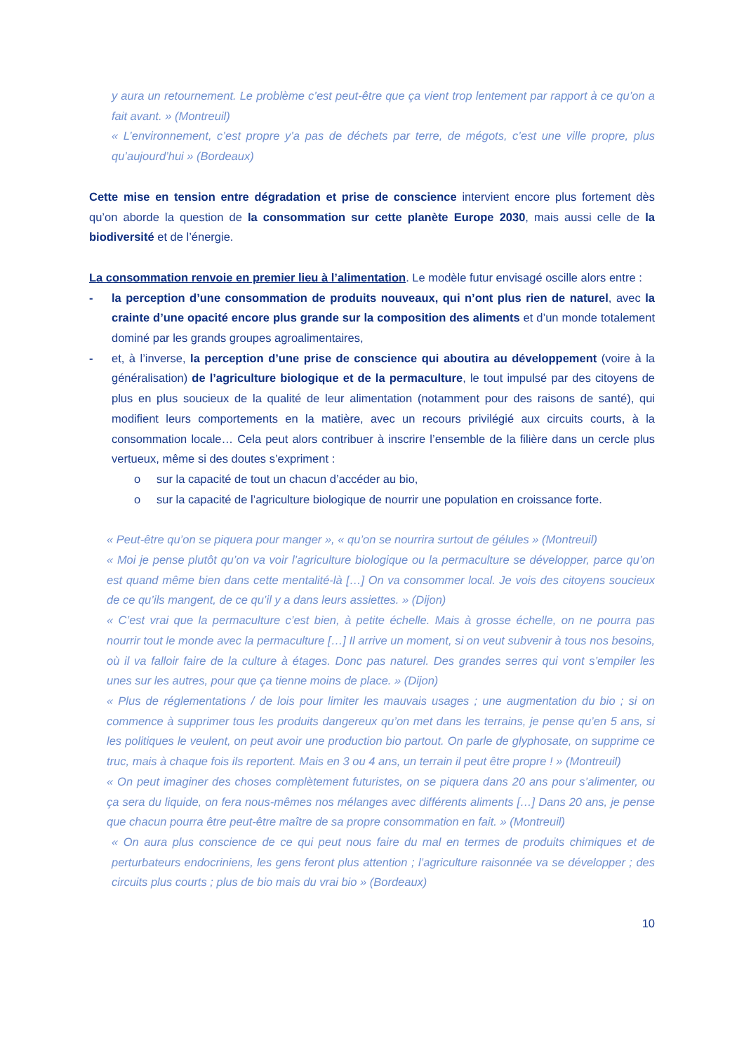y aura un retournement. Le problème c’est peut-être que ça vient trop lentement par rapport à ce qu’on a fait avant. » (Montreuil)
« L’environnement, c’est propre y’a pas de déchets par terre, de mégots, c’est une ville propre, plus qu’aujourd’hui » (Bordeaux)
Cette mise en tension entre dégradation et prise de conscience intervient encore plus fortement dès qu’on aborde la question de la consommation sur cette planète Europe 2030, mais aussi celle de la biodiversité et de l’énergie.
La consommation renvoie en premier lieu à l’alimentation. Le modèle futur envisagé oscille alors entre :
- la perception d’une consommation de produits nouveaux, qui n’ont plus rien de naturel, avec la crainte d’une opacité encore plus grande sur la composition des aliments et d’un monde totalement dominé par les grands groupes agroalimentaires,
- et, à l’inverse, la perception d’une prise de conscience qui aboutira au développement (voire à la généralisation) de l’agriculture biologique et de la permaculture, le tout impulsé par des citoyens de plus en plus soucieux de la qualité de leur alimentation (notamment pour des raisons de santé), qui modifient leurs comportements en la matière, avec un recours privilégié aux circuits courts, à la consommation locale… Cela peut alors contribuer à inscrire l’ensemble de la filière dans un cercle plus vertueux, même si des doutes s’expriment :
o sur la capacité de tout un chacun d’accéder au bio,
o sur la capacité de l’agriculture biologique de nourrir une population en croissance forte.
« Peut-être qu’on se piquera pour manger », « qu’on se nourrira surtout de gélules » (Montreuil)
« Moi je pense plutôt qu’on va voir l’agriculture biologique ou la permaculture se développer, parce qu’on est quand même bien dans cette mentalité-là […] On va consommer local. Je vois des citoyens soucieux de ce qu’ils mangent, de ce qu’il y a dans leurs assiettes. » (Dijon)
« C’est vrai que la permaculture c’est bien, à petite échelle. Mais à grosse échelle, on ne pourra pas nourrir tout le monde avec la permaculture […] Il arrive un moment, si on veut subvenir à tous nos besoins, où il va falloir faire de la culture à étages. Donc pas naturel. Des grandes serres qui vont s’empiler les unes sur les autres, pour que ça tienne moins de place. » (Dijon)
« Plus de réglementations / de lois pour limiter les mauvais usages ; une augmentation du bio ; si on commence à supprimer tous les produits dangereux qu’on met dans les terrains, je pense qu’en 5 ans, si les politiques le veulent, on peut avoir une production bio partout. On parle de glyphosate, on supprime ce truc, mais à chaque fois ils reportent. Mais en 3 ou 4 ans, un terrain il peut être propre ! » (Montreuil)
« On peut imaginer des choses complètement futuristes, on se piquera dans 20 ans pour s’alimenter, ou ça sera du liquide, on fera nous-mêmes nos mélanges avec différents aliments […] Dans 20 ans, je pense que chacun pourra être peut-être maître de sa propre consommation en fait. » (Montreuil)
« On aura plus conscience de ce qui peut nous faire du mal en termes de produits chimiques et de perturbateurs endocriniens, les gens feront plus attention ; l’agriculture raisonnée va se développer ; des circuits plus courts ; plus de bio mais du vrai bio » (Bordeaux)
10